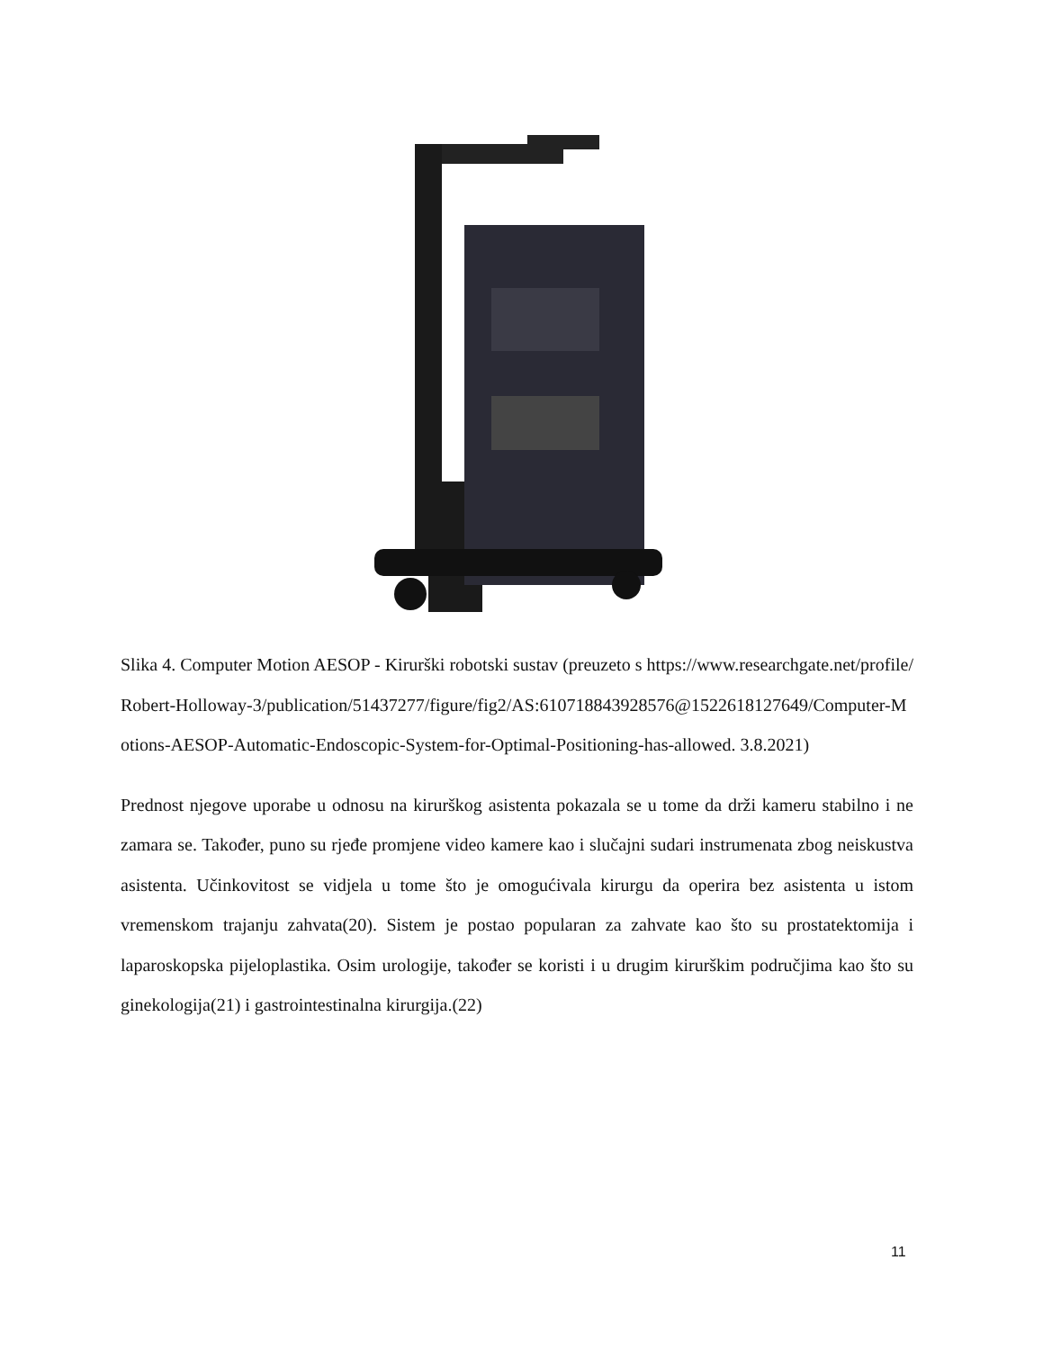Slika 4. Computer Motion AESOP - Kirurški robotski sustav (preuzeto s https://www.researchgate.net/profile/Robert-Holloway-3/publication/51437277/figure/fig2/AS:610718843928576@1522618127649/Computer-Motions-AESOP-Automatic-Endoscopic-System-for-Optimal-Positioning-has-allowed. 3.8.2021)
Prednost njegove uporabe u odnosu na kirurškog asistenta pokazala se u tome da drži kameru stabilno i ne zamara se. Također, puno su rjeđe promjene video kamere kao i slučajni sudari instrumenata zbog neiskustva asistenta. Učinkovitost se vidjela u tome što je omogućivala kirurgu da operira bez asistenta u istom vremenskom trajanju zahvata(20). Sistem je postao popularan za zahvate kao što su prostatektomija i laparoskopska pijeloplastika. Osim urologije, također se koristi i u drugim kirurškim područjima kao što su ginekologija(21) i gastrointestinalna kirurgija.(22)
11